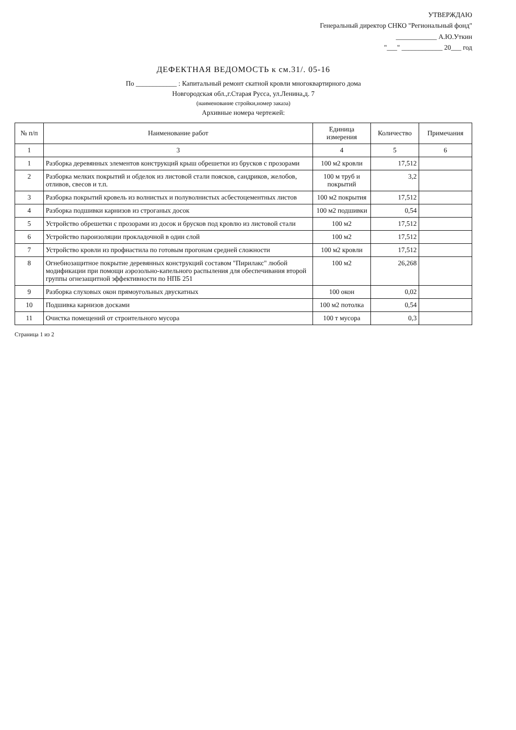УТВЕРЖДАЮ
Генеральный директор СНКО "Региональный фонд"
____________ А.Ю.Уткин
"___" ____________ 20___ год
ДЕФЕКТНАЯ ВЕДОМОСТЬ к см.31/. 05-16
По ____________ : Капитальный ремонт скатной кровли многоквартирного дома
Новгородская обл.,г.Старая Русса, ул.Ленина,д. 7
(наименование стройки,номер заказа)
Архивные номера чертежей:
| № п/п | Наименование работ | Единица измерения | Количество | Примечания |
| --- | --- | --- | --- | --- |
| 1 | 3 | 4 | 5 | 6 |
| 1 | Разборка деревянных элементов конструкций крыш обрешетки из брусков с прозорами | 100 м2 кровли | 17,512 | |
| 2 | Разборка мелких покрытий и обделок из листовой стали поясков, сандриков, желобов, отливов, свесов и т.п. | 100 м труб и покрытий | 3,2 | |
| 3 | Разборка покрытий кровель из волнистых и полуволнистых асбестоцементных листов | 100 м2 покрытия | 17,512 | |
| 4 | Разборка подшивки карнизов из строганых досок | 100 м2 подшивки | 0,54 | |
| 5 | Устройство обрешетки с прозорами из досок и брусков под кровлю из листовой стали | 100 м2 | 17,512 | |
| 6 | Устройство пароизоляции прокладочной в один слой | 100 м2 | 17,512 | |
| 7 | Устройство кровли из профнастила по готовым прогонам средней сложности | 100 м2 кровли | 17,512 | |
| 8 | Огнебиозащитное покрытие деревянных конструкций составом "Пирилакс" любой модификации при помощи аэрозольно-капельного распыления для обеспечивания второй группы огнезащитной эффективности по НПБ 251 | 100 м2 | 26,268 | |
| 9 | Разборка слуховых окон прямоугольных двускатных | 100 окон | 0,02 | |
| 10 | Подшивка карнизов досками | 100 м2 потолка | 0,54 | |
| 11 | Очистка помещений от строительного мусора | 100 т мусора | 0,3 | |
Страница 1 из 2